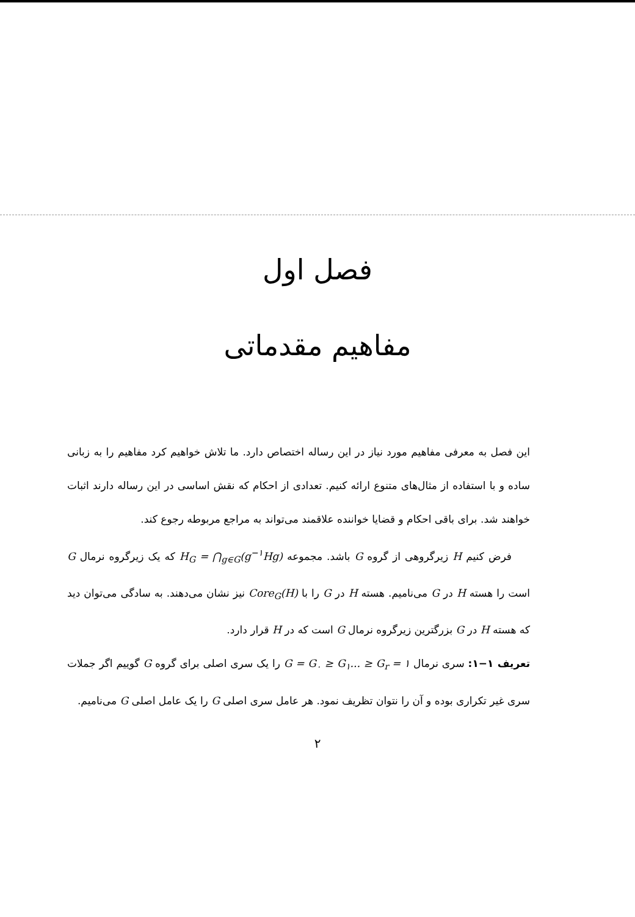فصل اول
مفاهیم مقدماتی
این فصل به معرفی مفاهیم مورد نیاز در این رساله اختصاص دارد. ما تلاش خواهیم کرد مفاهیم را به زبانی ساده و با استفاده از مثال‌های متنوع ارائه کنیم. تعدادی از احکام که نقش اساسی در این رساله دارند اثبات خواهند شد. برای باقی احکام و قضایا خواننده علاقمند می‌تواند به مراجع مربوطه رجوع کند.
فرض کنیم H زیرگروهی از گروه G باشد. مجموعه H<sub>G</sub> = ⋂<sub>g∈G</sub>(g<sup>−۱</sup>Hg) که یک زیرگروه نرمال G است را هسته H در G می‌نامیم. هسته H در G را با Core<sub>G</sub>(H) نیز نشان می‌دهند. به سادگی می‌توان دید که هسته H در G بزرگترین زیرگروه نرمال G است که در H قرار دارد.
تعریف ۱−۱: سری نرمال G = G<sub>۰</sub> ≥ G<sub>۱</sub>... ≥ G<sub>r</sub> = ۱ را یک سری اصلی برای گروه G گوییم اگر جملات سری غیر تکراری بوده و آن را نتوان تظریف نمود. هر عامل سری اصلی G را یک عامل اصلی G می‌نامیم.
۲